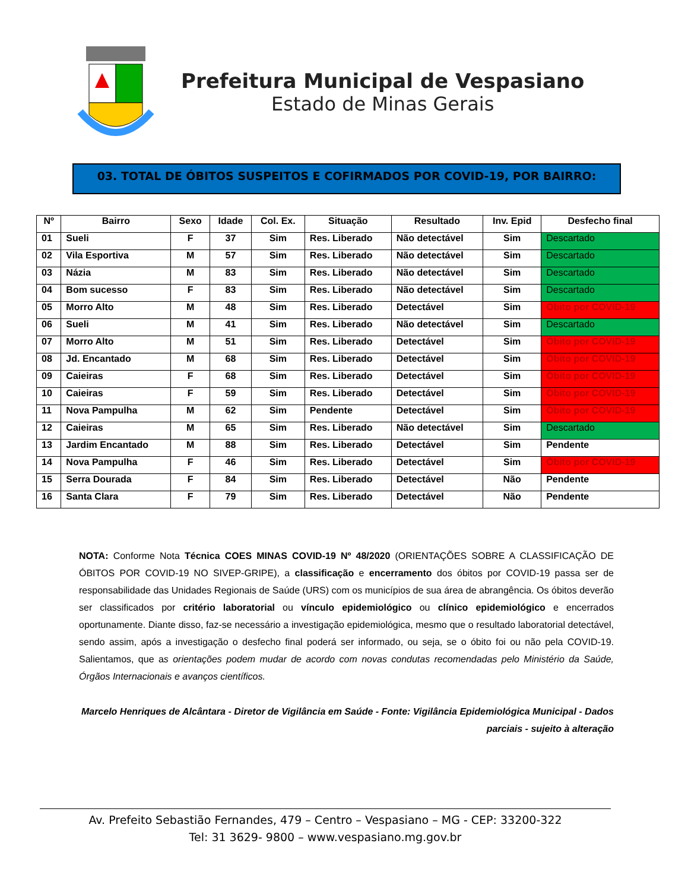Prefeitura Municipal de Vespasiano
Estado de Minas Gerais
03. TOTAL DE ÓBITOS SUSPEITOS E COFIRMADOS POR COVID-19, POR BAIRRO:
| Nº | Bairro | Sexo | Idade | Col. Ex. | Situação | Resultado | Inv. Epid | Desfecho final |
| --- | --- | --- | --- | --- | --- | --- | --- | --- |
| 01 | Sueli | F | 37 | Sim | Res. Liberado | Não detectável | Sim | Descartado |
| 02 | Vila Esportiva | M | 57 | Sim | Res. Liberado | Não detectável | Sim | Descartado |
| 03 | Názia | M | 83 | Sim | Res. Liberado | Não detectável | Sim | Descartado |
| 04 | Bom sucesso | F | 83 | Sim | Res. Liberado | Não detectável | Sim | Descartado |
| 05 | Morro Alto | M | 48 | Sim | Res. Liberado | Detectável | Sim | Óbito por COVID-19 |
| 06 | Sueli | M | 41 | Sim | Res. Liberado | Não detectável | Sim | Descartado |
| 07 | Morro Alto | M | 51 | Sim | Res. Liberado | Detectável | Sim | Óbito por COVID-19 |
| 08 | Jd. Encantado | M | 68 | Sim | Res. Liberado | Detectável | Sim | Óbito por COVID-19 |
| 09 | Caieiras | F | 68 | Sim | Res. Liberado | Detectável | Sim | Óbito por COVID-19 |
| 10 | Caieiras | F | 59 | Sim | Res. Liberado | Detectável | Sim | Óbito por COVID-19 |
| 11 | Nova Pampulha | M | 62 | Sim | Pendente | Detectável | Sim | Óbito por COVID-19 |
| 12 | Caieiras | M | 65 | Sim | Res. Liberado | Não detectável | Sim | Descartado |
| 13 | Jardim Encantado | M | 88 | Sim | Res. Liberado | Detectável | Sim | Pendente |
| 14 | Nova Pampulha | F | 46 | Sim | Res. Liberado | Detectável | Sim | Óbito por COVID-19 |
| 15 | Serra Dourada | F | 84 | Sim | Res. Liberado | Detectável | Não | Pendente |
| 16 | Santa Clara | F | 79 | Sim | Res. Liberado | Detectável | Não | Pendente |
NOTA: Conforme Nota Técnica COES MINAS COVID-19 Nº 48/2020 (ORIENTAÇÕES SOBRE A CLASSIFICAÇÃO DE ÓBITOS POR COVID-19 NO SIVEP-GRIPE), a classificação e encerramento dos óbitos por COVID-19 passa ser de responsabilidade das Unidades Regionais de Saúde (URS) com os municípios de sua área de abrangência. Os óbitos deverão ser classificados por critério laboratorial ou vínculo epidemiológico ou clínico epidemiológico e encerrados oportunamente. Diante disso, faz-se necessário a investigação epidemiológica, mesmo que o resultado laboratorial detectável, sendo assim, após a investigação o desfecho final poderá ser informado, ou seja, se o óbito foi ou não pela COVID-19. Salientamos, que as orientações podem mudar de acordo com novas condutas recomendadas pelo Ministério da Saúde, Órgãos Internacionais e avanços científicos.
Marcelo Henriques de Alcântara - Diretor de Vigilância em Saúde - Fonte: Vigilância Epidemiológica Municipal - Dados parciais - sujeito à alteração
Av. Prefeito Sebastião Fernandes, 479 – Centro – Vespasiano – MG - CEP: 33200-322
Tel: 31 3629- 9800 – www.vespasiano.mg.gov.br